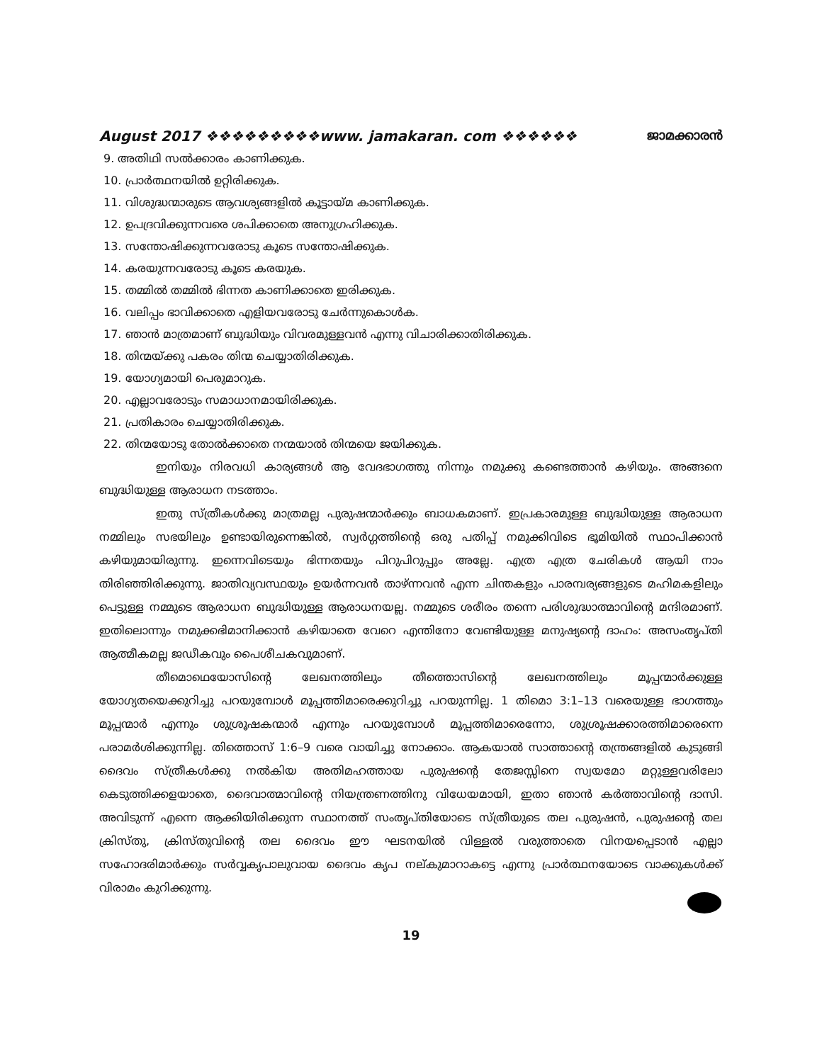August 2017 ❖❖❖❖❖❖❖❖❖www. jamakaran. com ❖❖❖❖❖❖ ജാമക്കാരൻ
9. അതിഥി സൽക്കാരം കാണിക്കുക.
10. പ്രാർത്ഥനയിൽ ഉറ്റിരിക്കുക.
11. വിശുദ്ധന്മാരുടെ ആവശ്യങ്ങളിൽ കൂട്ടായ്മ കാണിക്കുക.
12. ഉപദ്രവിക്കുന്നവരെ ശപിക്കാതെ അനുഗ്രഹിക്കുക.
13. സന്തോഷിക്കുന്നവരോടു കൂടെ സന്തോഷിക്കുക.
14. കരയുന്നവരോടു കൂടെ കരയുക.
15. തമ്മിൽ തമ്മിൽ ഭിന്നത കാണിക്കാതെ ഇരിക്കുക.
16. വലിപ്പം ഭാവിക്കാതെ എളിയവരോടു ചേർന്നുകൊൾക.
17. ഞാൻ മാത്രമാണ് ബുദ്ധിയും വിവരമുള്ളവൻ എന്നു വിചാരിക്കാതിരിക്കുക.
18. തിന്മയ്ക്കു പകരം തിന്മ ചെയ്യാതിരിക്കുക.
19. യോഗ്യമായി പെരുമാറുക.
20. എല്ലാവരോടും സമാധാനമായിരിക്കുക.
21. പ്രതികാരം ചെയ്യാതിരിക്കുക.
22. തിന്മയോടു തോൽക്കാതെ നന്മയാൽ തിന്മയെ ജയിക്കുക.
ഇനിയും നിരവധി കാര്യങ്ങൾ ആ വേദഭാഗത്തു നിന്നും നമുക്കു കണ്ടെത്താൻ കഴിയും. അങ്ങനെ ബുദ്ധിയുള്ള ആരാധന നടത്താം.
ഇതു സ്ത്രീകൾക്കു മാത്രമല്ല പുരുഷന്മാർക്കും ബാധകമാണ്. ഇപ്രകാരമുള്ള ബുദ്ധിയുള്ള ആരാധന നമ്മിലും സഭയിലും ഉണ്ടായിരുന്നെങ്കിൽ, സ്വർഗ്ഗത്തിന്റെ ഒരു പതിപ്പ് നമുക്കിവിടെ ഭൂമിയിൽ സ്ഥാപിക്കാൻ കഴിയുമായിരുന്നു. ഇന്നെവിടെയും ഭിന്നതയും പിറുപിറുപ്പും അല്ലേ. എത്ര എത്ര ചേരികൾ ആയി നാം തിരിഞ്ഞിരിക്കുന്നു. ജാതിവ്യവസ്ഥയും ഉയർന്നവൻ താഴ്ന്നവൻ എന്ന ചിന്തകളും പാരമ്പര്യങ്ങളുടെ മഹിമകളിലും പെട്ടുള്ള നമ്മുടെ ആരാധന ബുദ്ധിയുള്ള ആരാധനയല്ല. നമ്മുടെ ശരീരം തന്നെ പരിശുദ്ധാത്മാവിന്റെ മന്ദിരമാണ്. ഇതിലൊന്നും നമുക്കഭിമാനിക്കാൻ കഴിയാതെ വേറെ എന്തിനോ വേണ്ടിയുള്ള മനുഷ്യന്റെ ദാഹം: അസംതൃപ്തി ആത്മീകമല്ല ജഡീകവും പൈശീചകവുമാണ്.
തീമൊഥെയോസിന്റെ ലേഖനത്തിലും തീത്തൊസിന്റെ ലേഖനത്തിലും മൂപ്പന്മാർക്കുള്ള യോഗ്യതയെക്കുറിച്ചു പറയുമ്പോൾ മൂപ്പത്തിമാരെക്കുറിച്ചു പറയുന്നില്ല. 1 തിമൊ 3:1–13 വരെയുള്ള ഭാഗത്തും മൂപ്പന്മാർ എന്നും ശുശ്രൂഷകന്മാർ എന്നും പറയുമ്പോൾ മൂപ്പത്തിമാരെന്നോ, ശുശ്രൂഷക്കാരത്തിമാരെന്നെ പരാമർശിക്കുന്നില്ല. തിത്തൊസ് 1:6–9 വരെ വായിച്ചു നോക്കാം. ആകയാൽ സാത്താന്റെ തന്ത്രങ്ങളിൽ കുടുങ്ങി ദൈവം സ്ത്രീകൾക്കു നൽകിയ അതിമഹത്തായ പുരുഷന്റെ തേജസ്സിനെ സ്വയമോ മറ്റുള്ളവരിലോ കെടുത്തിക്കളയാതെ, ദൈവാത്മാവിന്റെ നിയന്ത്രണത്തിനു വിധേയമായി, ഇതാ ഞാൻ കർത്താവിന്റെ ദാസി. അവിടുന്ന് എന്നെ ആക്കിയിരിക്കുന്ന സ്ഥാനത്ത് സംതൃപ്തിയോടെ സ്ത്രീയുടെ തല പുരുഷൻ, പുരുഷന്റെ തല ക്രിസ്തു, ക്രിസ്തുവിന്റെ തല ദൈവം ഈ ഘടനയിൽ വിള്ളൽ വരുത്താതെ വിനയപ്പെടാൻ എല്ലാ സഹോദരിമാർക്കും സർവ്വകൃപാലുവായ ദൈവം കൃപ നല്കുമാറാകട്ടെ എന്നു പ്രാർത്ഥനയോടെ വാക്കുകൾക്ക് വിരാമം കുറിക്കുന്നു.
19